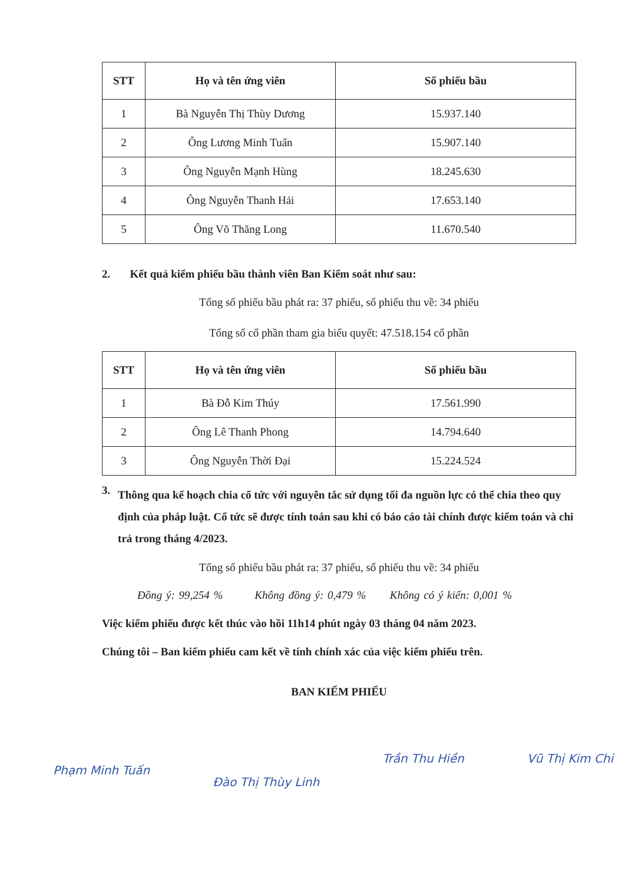| STT | Họ và tên ứng viên | Số phiếu bầu |
| --- | --- | --- |
| 1 | Bà Nguyễn Thị Thùy Dương | 15.937.140 |
| 2 | Ông Lương Minh Tuấn | 15.907.140 |
| 3 | Ông Nguyễn Mạnh Hùng | 18.245.630 |
| 4 | Ông Nguyễn Thanh Hải | 17.653.140 |
| 5 | Ông Võ Thăng Long | 11.670.540 |
2. Kết quả kiểm phiếu bầu thành viên Ban Kiểm soát như sau:
Tổng số phiếu bầu phát ra: 37 phiếu, số phiếu thu về: 34 phiếu
Tổng số cổ phần tham gia biểu quyết: 47.518.154 cổ phần
| STT | Họ và tên ứng viên | Số phiếu bầu |
| --- | --- | --- |
| 1 | Bà Đỗ Kim Thúy | 17.561.990 |
| 2 | Ông Lê Thanh Phong | 14.794.640 |
| 3 | Ông Nguyễn Thời Đại | 15.224.524 |
3. Thông qua kế hoạch chia cổ tức với nguyên tắc sử dụng tối đa nguồn lực có thể chia theo quy định của pháp luật. Cổ tức sẽ được tính toán sau khi có báo cáo tài chính được kiểm toán và chi trả trong tháng 4/2023.
Tổng số phiếu bầu phát ra: 37 phiếu, số phiếu thu về: 34 phiếu
Đồng ý: 99,254 % Không đồng ý: 0,479 % Không có ý kiến: 0,001 %
Việc kiểm phiếu được kết thúc vào hồi 11h14 phút ngày 03 tháng 04 năm 2023.
Chúng tôi – Ban kiểm phiếu cam kết về tính chính xác của việc kiểm phiếu trên.
BAN KIỂM PHIẾU
Phạm Minh Tuấn Đào Thị Thùy Linh Trần Thu Hiền Vũ Thị Kim Chi